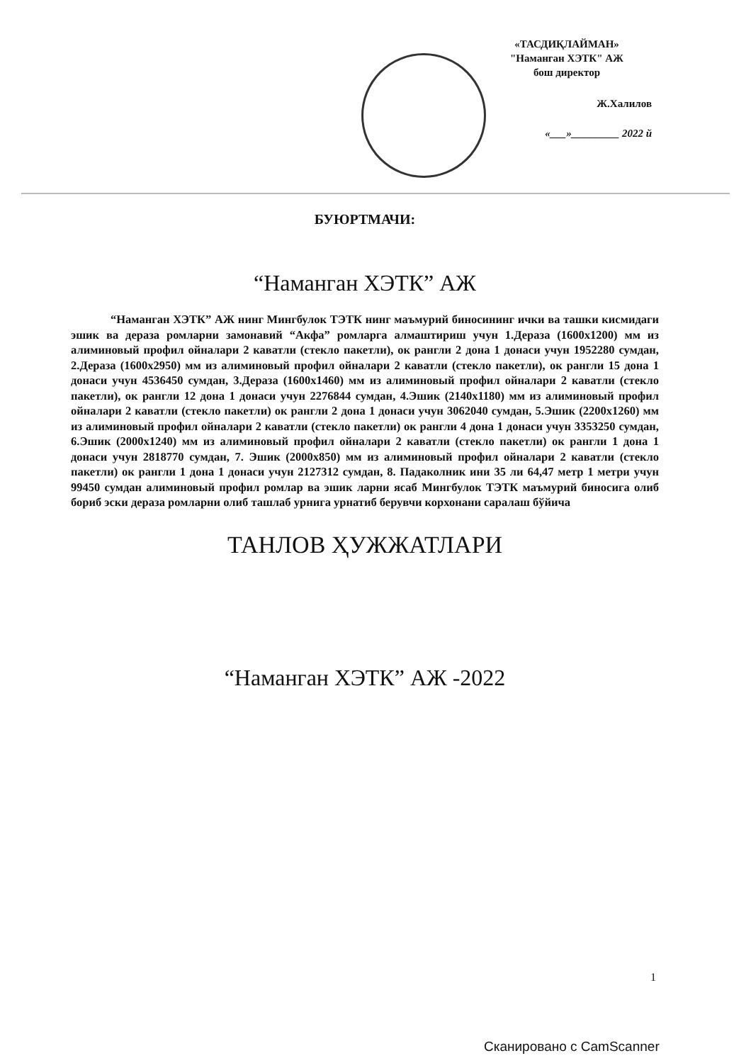«ТАСДИҚЛАЙМАН»
"Наманган ХЭТК" АЖ
бош директор
Ж.Халилов
«___»_________ 2022 й
БУЮРТМАЧИ:
“Наманган ХЭТК” АЖ
“Наманган ХЭТК” АЖ нинг Мингбулок ТЭТК нинг маъмурий биносининг ички ва ташки кисмидаги эшик ва дераза ромларни замонавий “Акфа” ромларга алмаштириш учун 1.Дераза (1600х1200) мм из алиминовый профил ойналари 2 каватли (стекло пакетли), ок рангли 2 дона 1 донаси учун 1952280 сумдан, 2.Дераза (1600х2950) мм из алиминовый профил ойналари 2 каватли (стекло пакетли), ок рангли 15 дона 1 донаси учун 4536450 сумдан, 3.Дераза (1600х1460) мм из алиминовый профил ойналари 2 каватли (стекло пакетли), ок рангли 12 дона 1 донаси учун 2276844 сумдан, 4.Эшик (2140х1180) мм из алиминовый профил ойналари 2 каватли (стекло пакетли) ок рангли 2 дона 1 донаси учун 3062040 сумдан, 5.Эшик (2200х1260) мм из алиминовый профил ойналари 2 каватли (стекло пакетли) ок рангли 4 дона 1 донаси учун 3353250 сумдан, 6.Эшик (2000х1240) мм из алиминовый профил ойналари 2 каватли (стекло пакетли) ок рангли 1 дона 1 донаси учун 2818770 сумдан, 7. Эшик (2000х850) мм из алиминовый профил ойналари 2 каватли (стекло пакетли) ок рангли 1 дона 1 донаси учун 2127312 сумдан, 8. Падаколник ини 35 ли 64,47 метр 1 метри учун 99450 сумдан алиминовый профил ромлар ва эшик ларни ясаб Мингбулок ТЭТК маъмурий биносига олиб бориб эски дераза ромларни олиб ташлаб урнига урнатиб берувчи корхонани саралаш бўйича
ТАНЛОВ ҲУЖЖАТЛАРИ
“Наманган ХЭТК” АЖ -2022
1
Сканировано с CamScanner